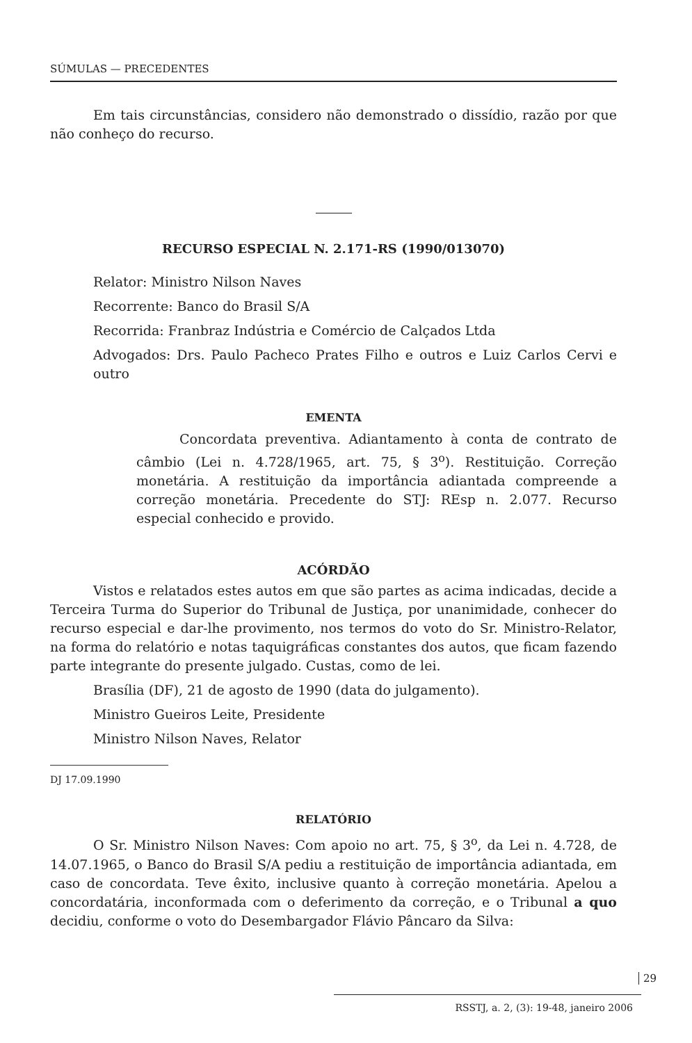SÚMULAS — PRECEDENTES
Em tais circunstâncias, considero não demonstrado o dissídio, razão por que não conheço do recurso.
RECURSO ESPECIAL N. 2.171-RS (1990/013070)
Relator: Ministro Nilson Naves
Recorrente: Banco do Brasil S/A
Recorrida: Franbraz Indústria e Comércio de Calçados Ltda
Advogados: Drs. Paulo Pacheco Prates Filho e outros e Luiz Carlos Cervi e outro
EMENTA
Concordata preventiva. Adiantamento à conta de contrato de câmbio (Lei n. 4.728/1965, art. 75, § 3<sup>o</sup>). Restituição. Correção monetária. A restituição da importância adiantada compreende a correção monetária. Precedente do STJ: REsp n. 2.077. Recurso especial conhecido e provido.
ACÓRDÃO
Vistos e relatados estes autos em que são partes as acima indicadas, decide a Terceira Turma do Superior do Tribunal de Justiça, por unanimidade, conhecer do recurso especial e dar-lhe provimento, nos termos do voto do Sr. Ministro-Relator, na forma do relatório e notas taquigráficas constantes dos autos, que ficam fazendo parte integrante do presente julgado. Custas, como de lei.
Brasília (DF), 21 de agosto de 1990 (data do julgamento).
Ministro Gueiros Leite, Presidente
Ministro Nilson Naves, Relator
DJ 17.09.1990
RELATÓRIO
O Sr. Ministro Nilson Naves: Com apoio no art. 75, § 3<sup>o</sup>, da Lei n. 4.728, de 14.07.1965, o Banco do Brasil S/A pediu a restituição de importância adiantada, em caso de concordata. Teve êxito, inclusive quanto à correção monetária. Apelou a concordatária, inconformada com o deferimento da correção, e o Tribunal a quo decidiu, conforme o voto do Desembargador Flávio Pâncaro da Silva:
29
RSSTJ, a. 2, (3): 19-48, janeiro 2006